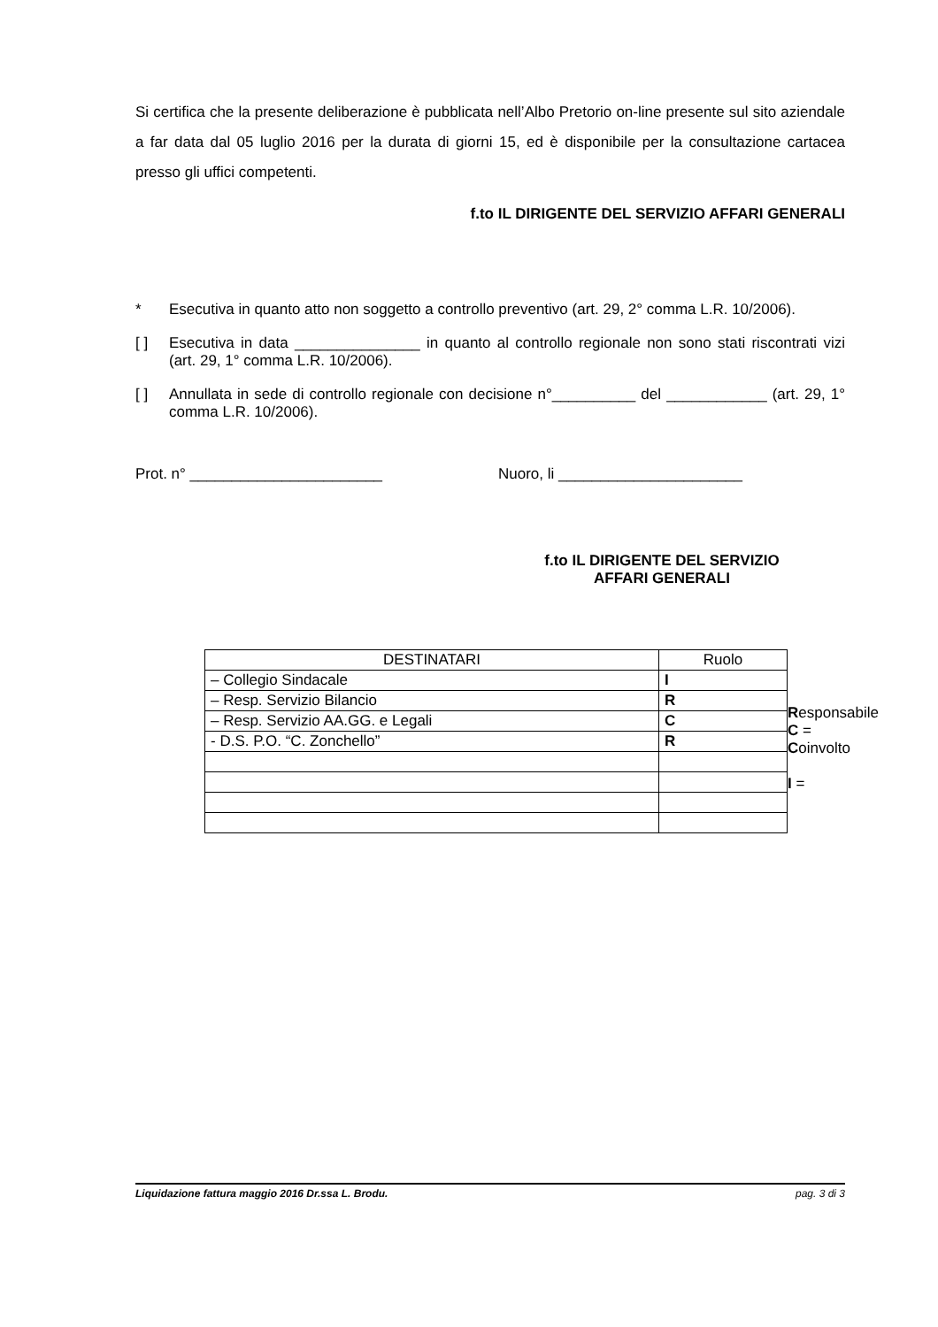Si certifica che la presente deliberazione è pubblicata nell’Albo Pretorio on-line presente sul sito aziendale a far data dal 05 luglio 2016 per la durata di giorni 15, ed è disponibile per la consultazione cartacea presso gli uffici competenti.
f.to IL DIRIGENTE DEL SERVIZIO AFFARI GENERALI
* Esecutiva in quanto atto non soggetto a controllo preventivo (art. 29, 2° comma L.R. 10/2006).
[ ] Esecutiva in data _______________ in quanto al controllo regionale non sono stati riscontrati vizi (art. 29, 1° comma L.R. 10/2006).
[ ] Annullata in sede di controllo regionale con decisione n°__________ del ____________ (art. 29, 1° comma L.R. 10/2006).
Prot. n° _______________________ Nuoro, li ______________________
f.to IL DIRIGENTE DEL SERVIZIO
AFFARI GENERALI
| DESTINATARI | Ruolo |
| --- | --- |
| – Collegio Sindacale | I |
| – Resp. Servizio Bilancio | R |
| – Resp. Servizio AA.GG. e Legali | C |
| - D.S. P.O. “C. Zonchello” | R |
Responsabile
C =
Coinvolto
I =
Liquidazione fattura maggio 2016 Dr.ssa L. Brodu. pag. 3 di 3